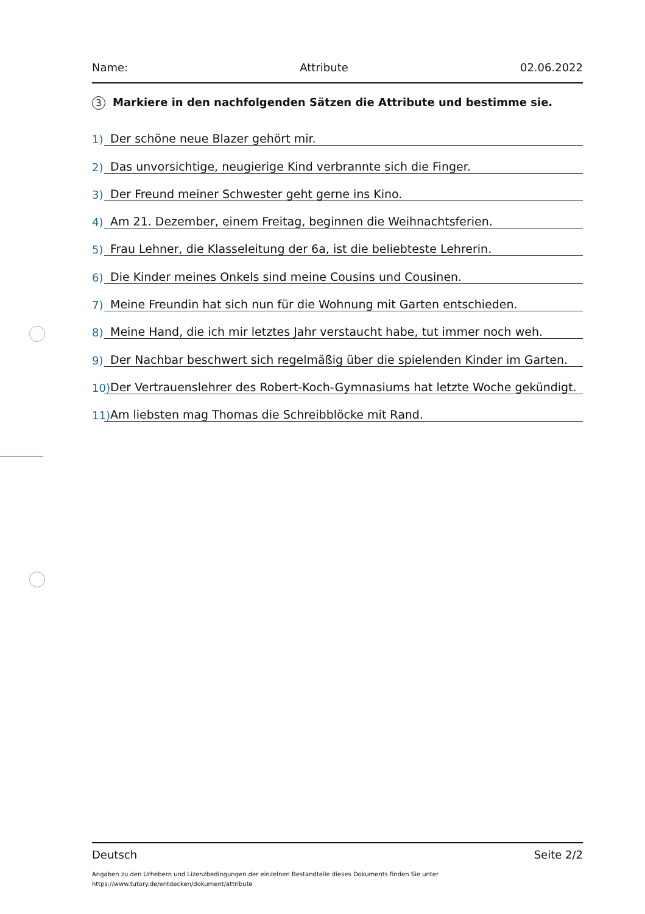Name: Attribute 02.06.2022
3 Markiere in den nachfolgenden Sätzen die Attribute und bestimme sie.
1) Der schöne neue Blazer gehört mir.
2) Das unvorsichtige, neugierige Kind verbrannte sich die Finger.
3) Der Freund meiner Schwester geht gerne ins Kino.
4) Am 21. Dezember, einem Freitag, beginnen die Weihnachtsferien.
5) Frau Lehner, die Klasseleitung der 6a, ist die beliebteste Lehrerin.
6) Die Kinder meines Onkels sind meine Cousins und Cousinen.
7) Meine Freundin hat sich nun für die Wohnung mit Garten entschieden.
8) Meine Hand, die ich mir letztes Jahr verstaucht habe, tut immer noch weh.
9) Der Nachbar beschwert sich regelmäßig über die spielenden Kinder im Garten.
10) Der Vertrauenslehrer des Robert-Koch-Gymnasiums hat letzte Woche gekündigt.
11) Am liebsten mag Thomas die Schreibblöcke mit Rand.
Deutsch Seite 2/2
Angaben zu den Urhebern und Lizenzbedingungen der einzelnen Bestandteile dieses Dokuments finden Sie unter
https://www.tutory.de/entdecken/dokument/attribute